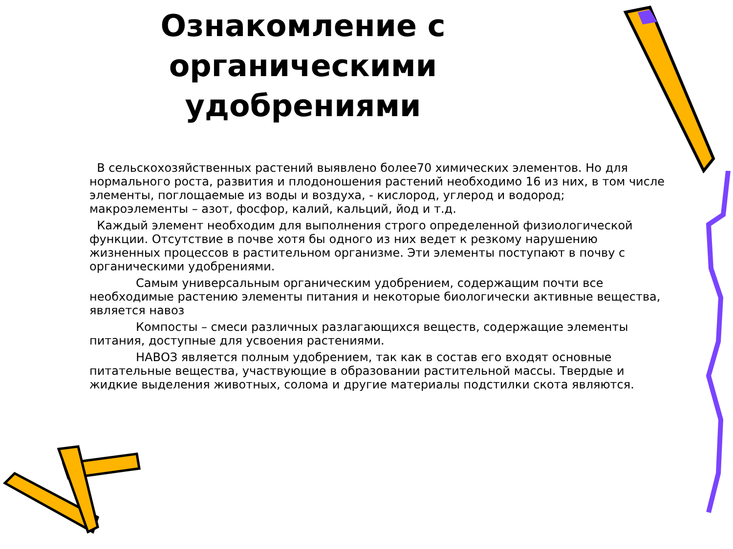Ознакомление с органическими удобрениями
В сельскохозяйственных растений выявлено более70 химических элементов. Но для нормального роста, развития и плодоношения растений необходимо 16 из них, в том числе элементы, поглощаемые из воды и воздуха, - кислород, углерод и водород; макроэлементы – азот, фосфор, калий, кальций, йод и т.д.
Каждый элемент необходим для выполнения строго определенной физиологической функции. Отсутствие в почве хотя бы одного из них ведет к резкому нарушению жизненных процессов в растительном организме. Эти элементы поступают в почву с органическими удобрениями.
Самым универсальным органическим удобрением, содержащим почти все необходимые растению элементы питания и некоторые биологически активные вещества, является навоз
Компосты – смеси различных разлагающихся веществ, содержащие элементы питания, доступные для усвоения растениями.
НАВОЗ является полным удобрением, так как в состав его входят основные питательные вещества, участвующие в образовании растительной массы. Твердые и жидкие выделения животных, солома и другие материалы подстилки скота являются.